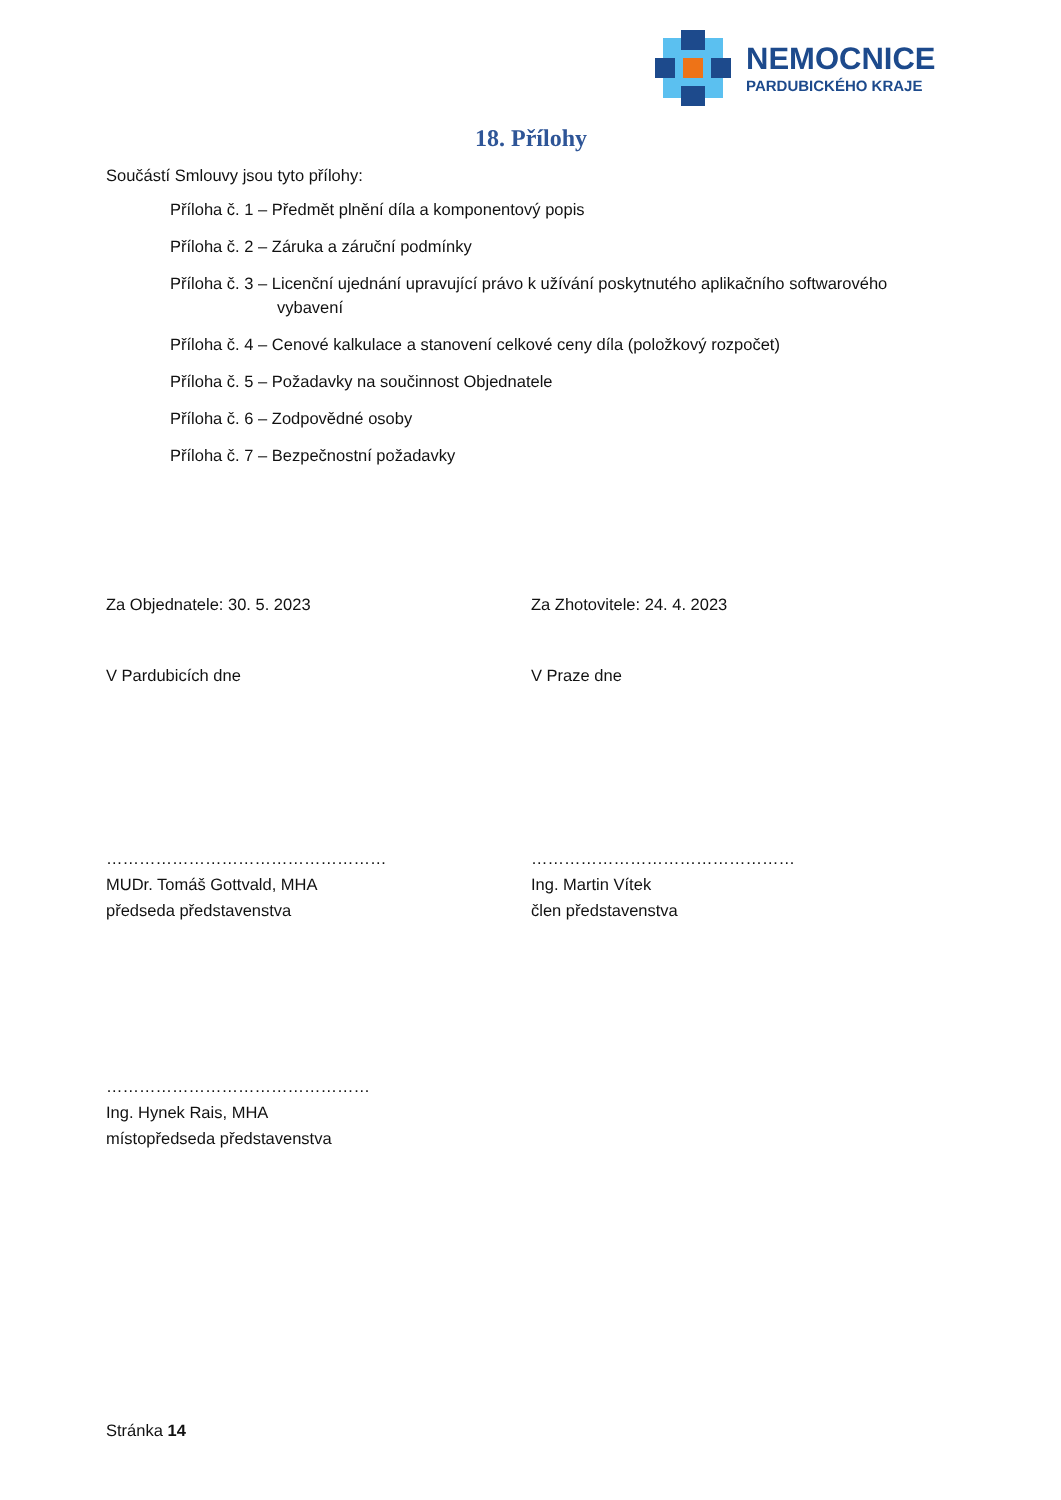NEMOCNICE
PARDUBICKÉHO KRAJE
18. Přílohy
Součástí Smlouvy jsou tyto přílohy:
Příloha č. 1 – Předmět plnění díla a komponentový popis
Příloha č. 2 – Záruka a záruční podmínky
Příloha č. 3 – Licenční ujednání upravující právo k užívání poskytnutého aplikačního softwarového vybavení
Příloha č. 4 – Cenové kalkulace a stanovení celkové ceny díla (položkový rozpočet)
Příloha č. 5 – Požadavky na součinnost Objednatele
Příloha č. 6 – Zodpovědné osoby
Příloha č. 7 – Bezpečnostní požadavky
Za Objednatele: 30. 5. 2023 Za Zhotovitele: 24. 4. 2023
V Pardubicích dne V Praze dne
……………………………………………
MUDr. Tomáš Gottvald, MHA
předseda představenstva
…………………………………………
Ing. Martin Vítek
člen představenstva
…………………………………………
Ing. Hynek Rais, MHA
místopředseda představenstva
Stránka 14